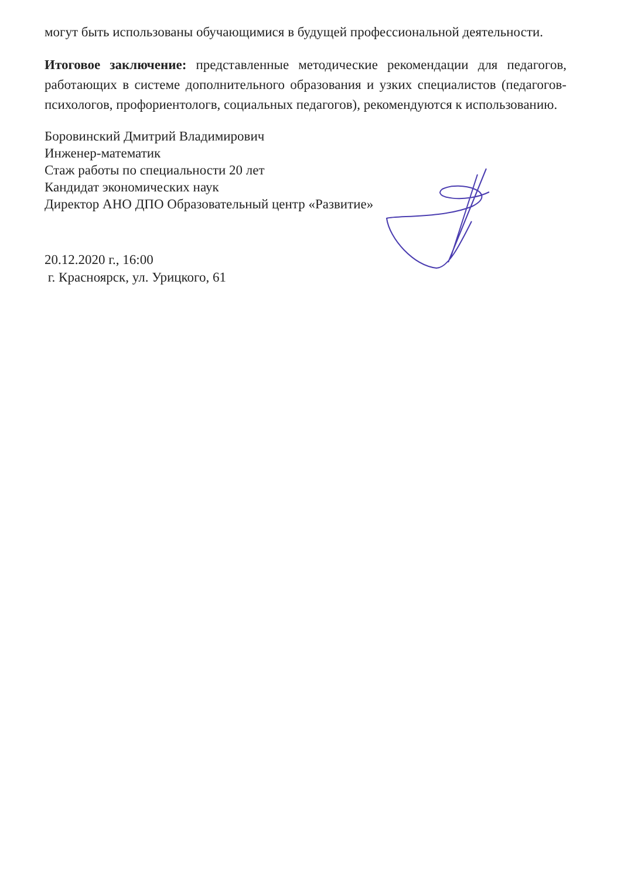могут быть использованы обучающимися в будущей профессиональной деятельности.
Итоговое заключение: представленные методические рекомендации для педагогов, работающих в системе дополнительного образования и узких специалистов (педагогов-психологов, профориентологв, социальных педагогов), рекомендуются к использованию.
Боровинский Дмитрий Владимирович
Инженер-математик
Стаж работы по специальности 20 лет
Кандидат экономических наук
Директор АНО ДПО Образовательный центр «Развитие»
20.12.2020 г., 16:00
г. Красноярск, ул. Урицкого, 61